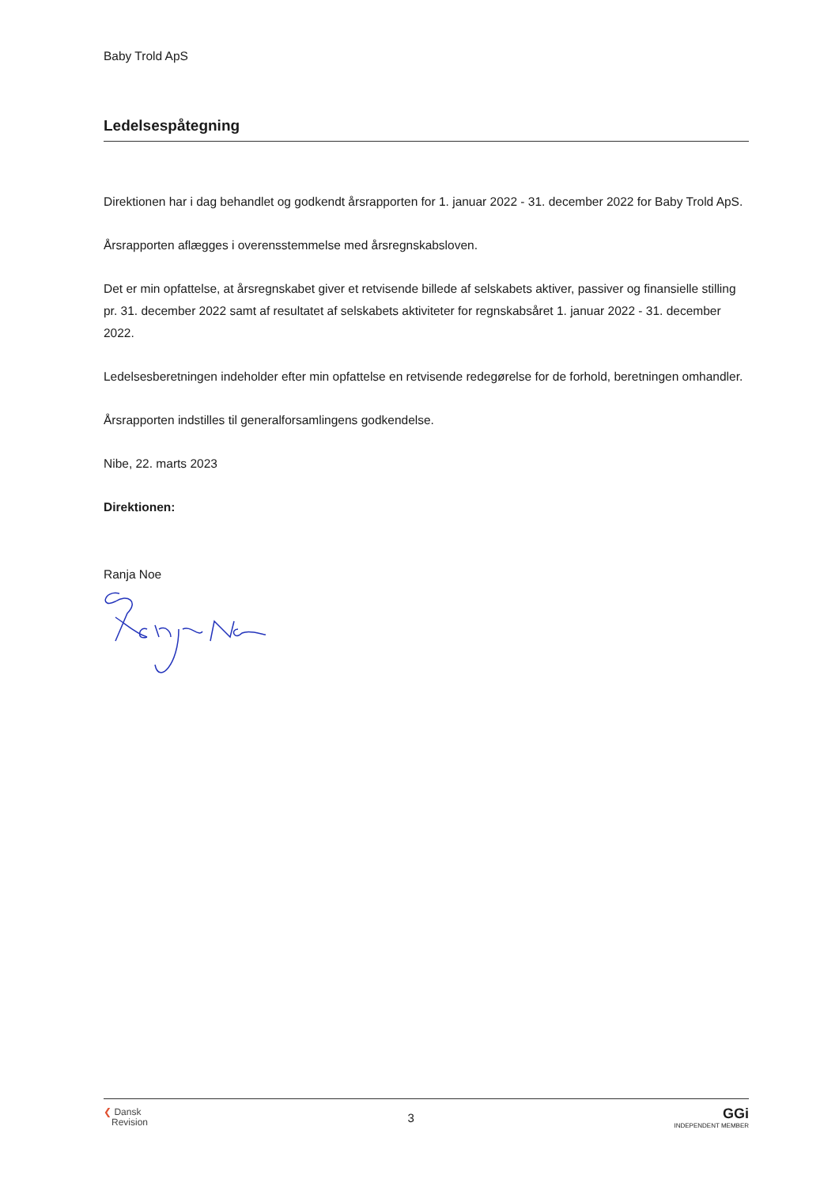Baby Trold ApS
Ledelsespåtegning
Direktionen har i dag behandlet og godkendt årsrapporten for 1. januar 2022 - 31. december 2022 for Baby Trold ApS.
Årsrapporten aflægges i overensstemmelse med årsregnskabsloven.
Det er min opfattelse, at årsregnskabet giver et retvisende billede af selskabets aktiver, passiver og finansielle stilling pr. 31. december 2022 samt af resultatet af selskabets aktiviteter for regnskabsåret 1. januar 2022 - 31. december 2022.
Ledelsesberetningen indeholder efter min opfattelse en retvisende redegørelse for de forhold, beretningen om­handler.
Årsrapporten indstilles til generalforsamlingens godkendelse.
Nibe, 22. marts 2023
Direktionen:
Ranja Noe
❮ Dansk
Revision
3
GGi
INDEPENDENT MEMBER